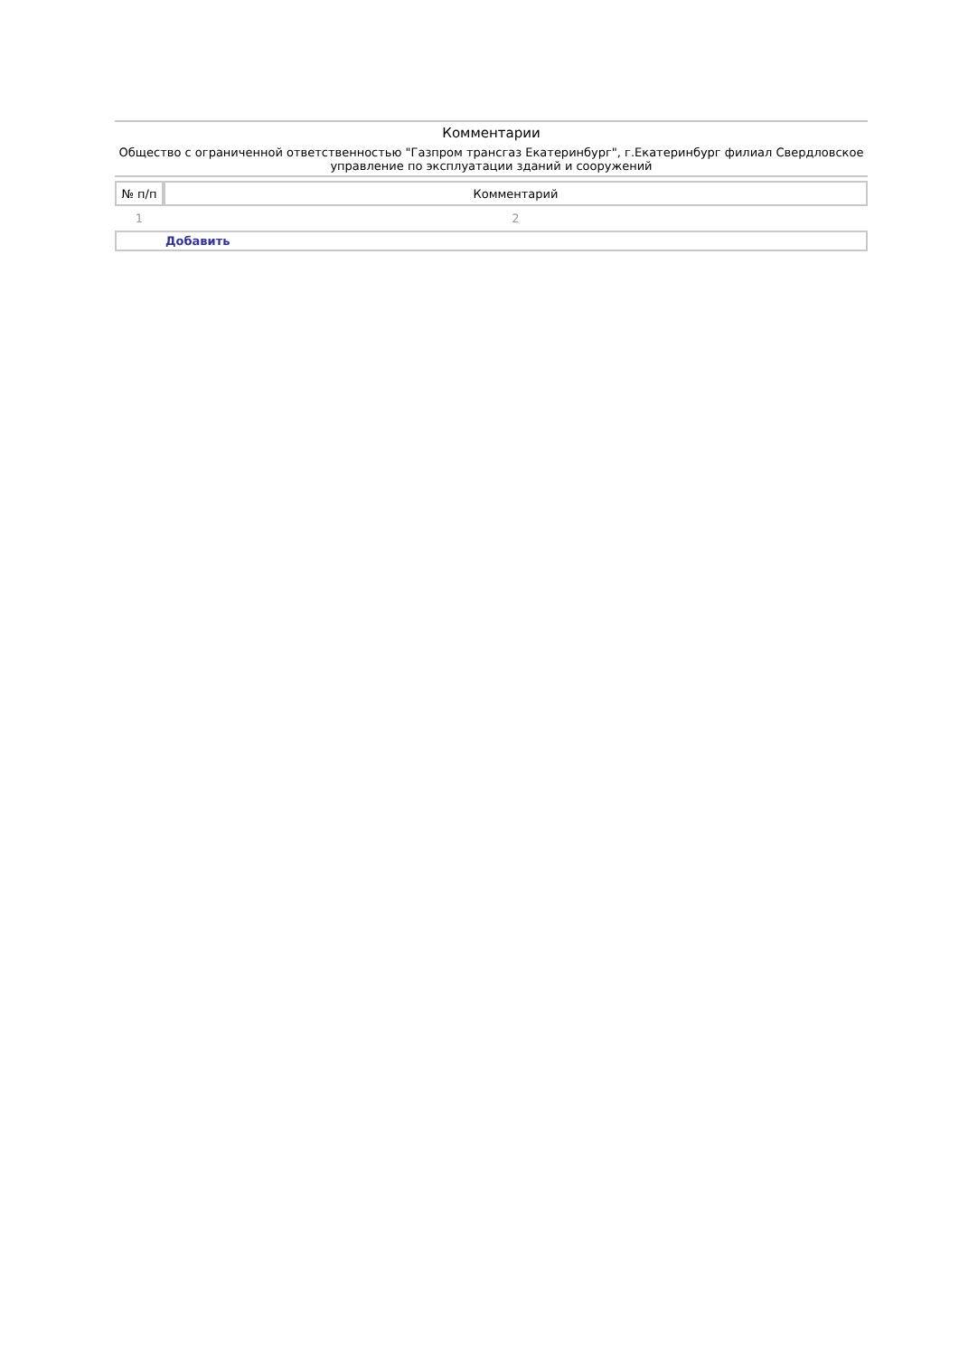Комментарии
Общество с ограниченной ответственностью "Газпром трансгаз Екатеринбург", г.Екатеринбург филиал Свердловское управление по эксплуатации зданий и сооружений
| № п/п | Комментарий |
| --- | --- |
| 1 | 2 |
| Добавить | |